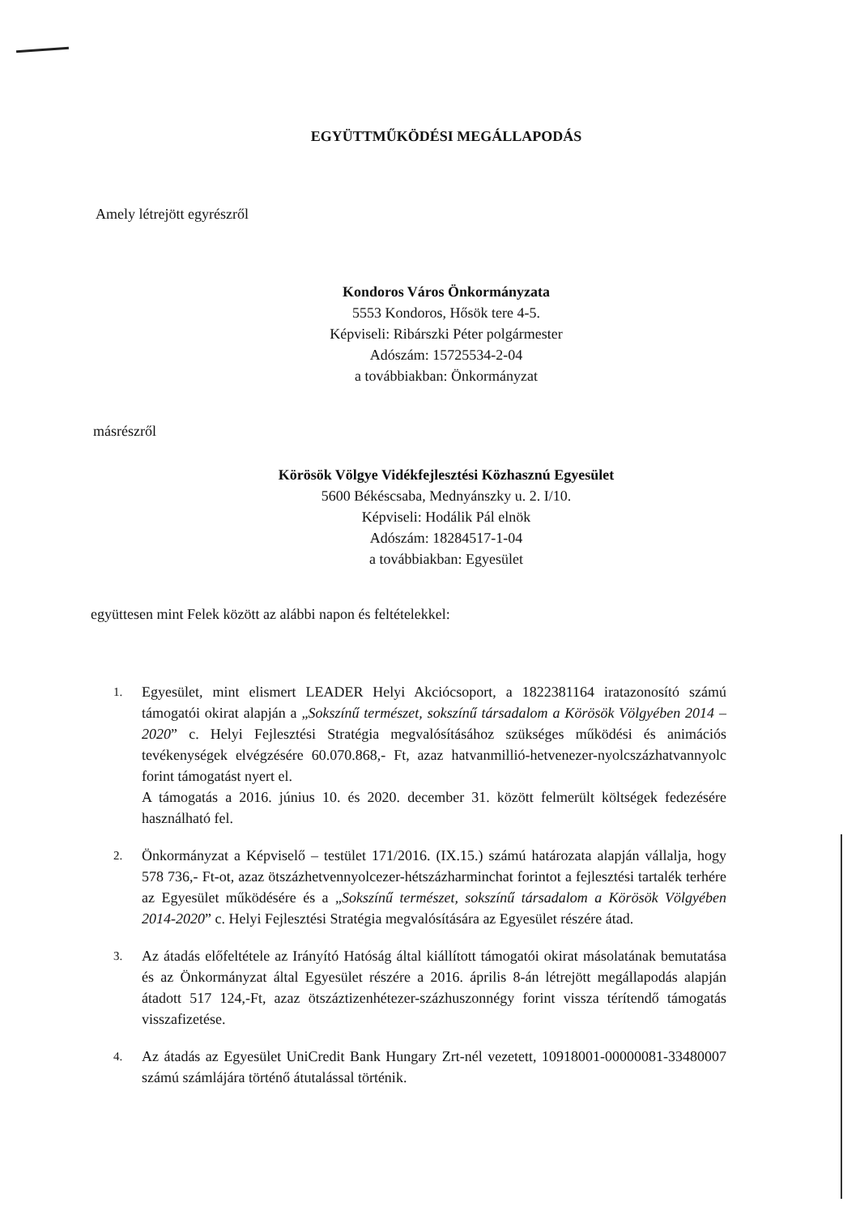EGYÜTTMŰKÖDÉSI MEGÁLLAPODÁS
Amely létrejött egyrészről
Kondoros Város Önkormányzata
5553 Kondoros, Hősök tere 4-5.
Képviseli: Ribárszki Péter polgármester
Adószám: 15725534-2-04
a továbbiakban: Önkormányzat
másrészről
Körösök Völgye Vidékfejlesztési Közhasznú Egyesület
5600 Békéscsaba, Mednyánszky u. 2. I/10.
Képviseli: Hodálik Pál elnök
Adószám: 18284517-1-04
a továbbiakban: Egyesület
együttesen mint Felek között az alábbi napon és feltételekkel:
1. Egyesület, mint elismert LEADER Helyi Akciócsoport, a 1822381164 iratazonosító számú támogatói okirat alapján a „Sokszínű természet, sokszínű társadalom a Körösök Völgyében 2014 – 2020” c. Helyi Fejlesztési Stratégia megvalósításához szükséges működési és animációs tevékenységek elvégzésére 60.070.868,- Ft, azaz hatvanmillió-hetvenezer-nyolcszázhatvannyolc forint támogatást nyert el.
A támogatás a 2016. június 10. és 2020. december 31. között felmerült költségek fedezésére használható fel.
2. Önkormányzat a Képviselő – testület 171/2016. (IX.15.) számú határozata alapján vállalja, hogy 578 736,- Ft-ot, azaz ötszázhetvennyolcezer-hétszázharminchat forintot a fejlesztési tartalék terhére az Egyesület működésére és a „Sokszínű természet, sokszínű társadalom a Körösök Völgyében 2014-2020” c. Helyi Fejlesztési Stratégia megvalósítására az Egyesület részére átad.
3. Az átadás előfeltétele az Irányító Hatóság által kiállított támogatói okirat másolatának bemutatása és az Önkormányzat által Egyesület részére a 2016. április 8-án létrejött megállapodás alapján átadott 517 124,-Ft, azaz ötszáztizenhétezer-százhuszonnégy forint vissza térítendő támogatás visszafizetése.
4. Az átadás az Egyesület UniCredit Bank Hungary Zrt-nél vezetett, 10918001-00000081-33480007 számú számlájára történő átutalással történik.